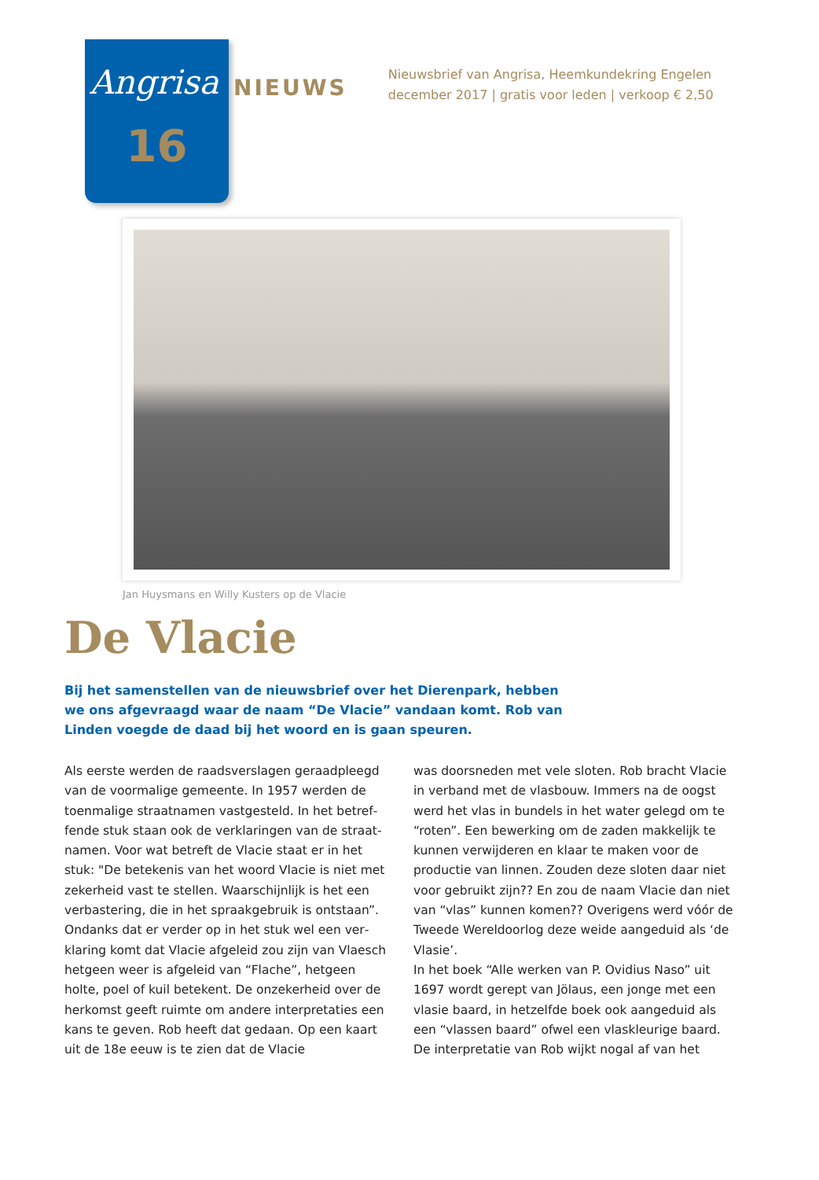Angrisa
16
NIEUWS
Nieuwsbrief van Angrisa, Heemkundekring Engelen
december 2017 | gratis voor leden | verkoop € 2,50
Jan Huysmans en Willy Kusters op de Vlacie
De Vlacie
Bij het samenstellen van de nieuwsbrief over het Dierenpark, hebben we ons afgevraagd waar de naam “De Vlacie” vandaan komt. Rob van Linden voegde de daad bij het woord en is gaan speuren.
Als eerste werden de raadsverslagen geraadpleegd van de voormalige gemeente. In 1957 werden de toenmalige straatnamen vastgesteld. In het betref­fende stuk staan ook de verklaringen van de straat­namen. Voor wat betreft de Vlacie staat er in het stuk: "De betekenis van het woord Vlacie is niet met zekerheid vast te stellen. Waarschijnlijk is het een verbastering, die in het spraakgebruik is ontstaan”. Ondanks dat er verder op in het stuk wel een ver­klaring komt dat Vlacie afgeleid zou zijn van Vlaesch hetgeen weer is afgeleid van “Flache”, hetgeen holte, poel of kuil betekent. De onzekerheid over de herkomst geeft ruimte om andere interpreta­ties een kans te geven. Rob heeft dat gedaan. Op een kaart uit de 18e eeuw is te zien dat de Vlacie
was doorsneden met vele sloten. Rob bracht Vlacie in verband met de vlasbouw. Immers na de oogst werd het vlas in bundels in het water gelegd om te “roten”. Een bewerking om de zaden makkelijk te kunnen verwijderen en klaar te maken voor de productie van linnen. Zouden deze sloten daar niet voor gebruikt zijn?? En zou de naam Vlacie dan niet van “vlas” kunnen komen?? Overigens werd vóór de Tweede Wereldoorlog deze weide aangeduid als ‘de Vlasie’.
In het boek “Alle werken van P. Ovidius Naso” uit 1697 wordt gerept van Jölaus, een jonge met een vlasie baard, in hetzelfde boek ook aangeduid als een “vlassen baard” ofwel een vlaskleurige baard. De interpretatie van Rob wijkt nogal af van het